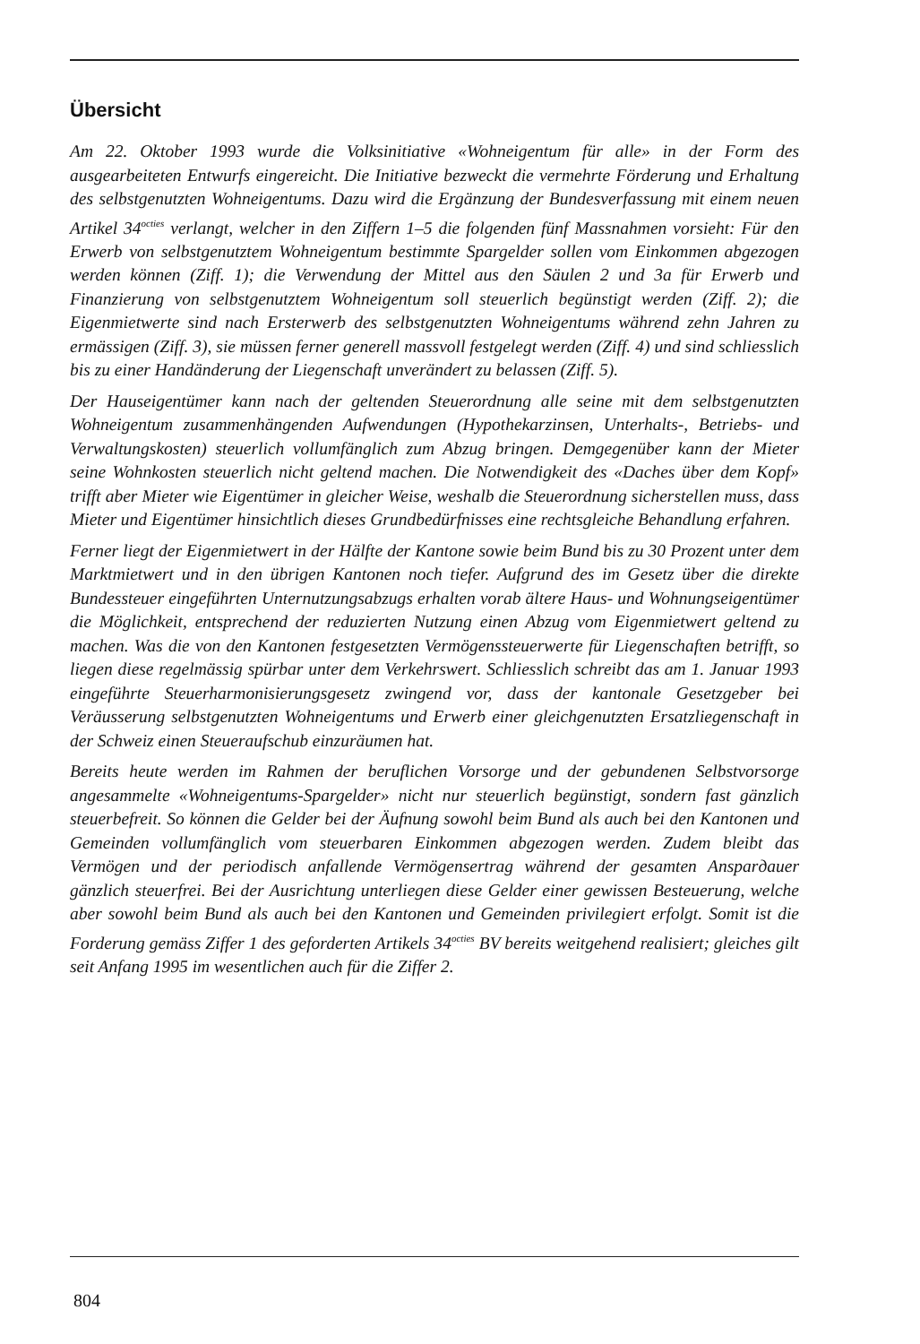Übersicht
Am 22. Oktober 1993 wurde die Volksinitiative «Wohneigentum für alle» in der Form des ausgearbeiteten Entwurfs eingereicht. Die Initiative bezweckt die vermehrte Förderung und Erhaltung des selbstgenutzten Wohneigentums. Dazu wird die Ergänzung der Bundesverfassung mit einem neuen Artikel 34<sup>octies</sup> verlangt, welcher in den Ziffern 1–5 die folgenden fünf Massnahmen vorsieht: Für den Erwerb von selbstgenutztem Wohneigentum bestimmte Spargelder sollen vom Einkommen abgezogen werden können (Ziff. 1); die Verwendung der Mittel aus den Säulen 2 und 3a für Erwerb und Finanzierung von selbstgenutztem Wohneigentum soll steuerlich begünstigt werden (Ziff. 2); die Eigenmietwerte sind nach Ersterwerb des selbstgenutzten Wohneigentums während zehn Jahren zu ermässigen (Ziff. 3), sie müssen ferner generell massvoll festgelegt werden (Ziff. 4) und sind schliesslich bis zu einer Handänderung der Liegenschaft unverändert zu belassen (Ziff. 5).
Der Hauseigentümer kann nach der geltenden Steuerordnung alle seine mit dem selbstgenutzten Wohneigentum zusammenhängenden Aufwendungen (Hypothekarzinsen, Unterhalts-, Betriebs- und Verwaltungskosten) steuerlich vollumfänglich zum Abzug bringen. Demgegenüber kann der Mieter seine Wohnkosten steuerlich nicht geltend machen. Die Notwendigkeit des «Daches über dem Kopf» trifft aber Mieter wie Eigentümer in gleicher Weise, weshalb die Steuerordnung sicherstellen muss, dass Mieter und Eigentümer hinsichtlich dieses Grundbedürfnisses eine rechtsgleiche Behandlung erfahren.
Ferner liegt der Eigenmietwert in der Hälfte der Kantone sowie beim Bund bis zu 30 Prozent unter dem Marktmietwert und in den übrigen Kantonen noch tiefer. Aufgrund des im Gesetz über die direkte Bundessteuer eingeführten Unternutzungsabzugs erhalten vorab ältere Haus- und Wohnungseigentümer die Möglichkeit, entsprechend der reduzierten Nutzung einen Abzug vom Eigenmietwert geltend zu machen. Was die von den Kantonen festgesetzten Vermögenssteuerwerte für Liegenschaften betrifft, so liegen diese regelmässig spürbar unter dem Verkehrswert. Schliesslich schreibt das am 1. Januar 1993 eingeführte Steuerharmonisierungsgesetz zwingend vor, dass der kantonale Gesetzgeber bei Veräusserung selbstgenutzten Wohneigentums und Erwerb einer gleichgenutzten Ersatzliegenschaft in der Schweiz einen Steueraufschub einzuräumen hat.
Bereits heute werden im Rahmen der beruflichen Vorsorge und der gebundenen Selbstvorsorge angesammelte «Wohneigentums-Spargelder» nicht nur steuerlich begünstigt, sondern fast gänzlich steuerbefreit. So können die Gelder bei der Äufnung sowohl beim Bund als auch bei den Kantonen und Gemeinden vollumfänglich vom steuerbaren Einkommen abgezogen werden. Zudem bleibt das Vermögen und der periodisch anfallende Vermögensertrag während der gesamten Ansparдauer gänzlich steuerfrei. Bei der Ausrichtung unterliegen diese Gelder einer gewissen Besteuerung, welche aber sowohl beim Bund als auch bei den Kantonen und Gemeinden privilegiert erfolgt. Somit ist die Forderung gemäss Ziffer 1 des geforderten Artikels 34<sup>octies</sup> BV bereits weitgehend realisiert; gleiches gilt seit Anfang 1995 im wesentlichen auch für die Ziffer 2.
804